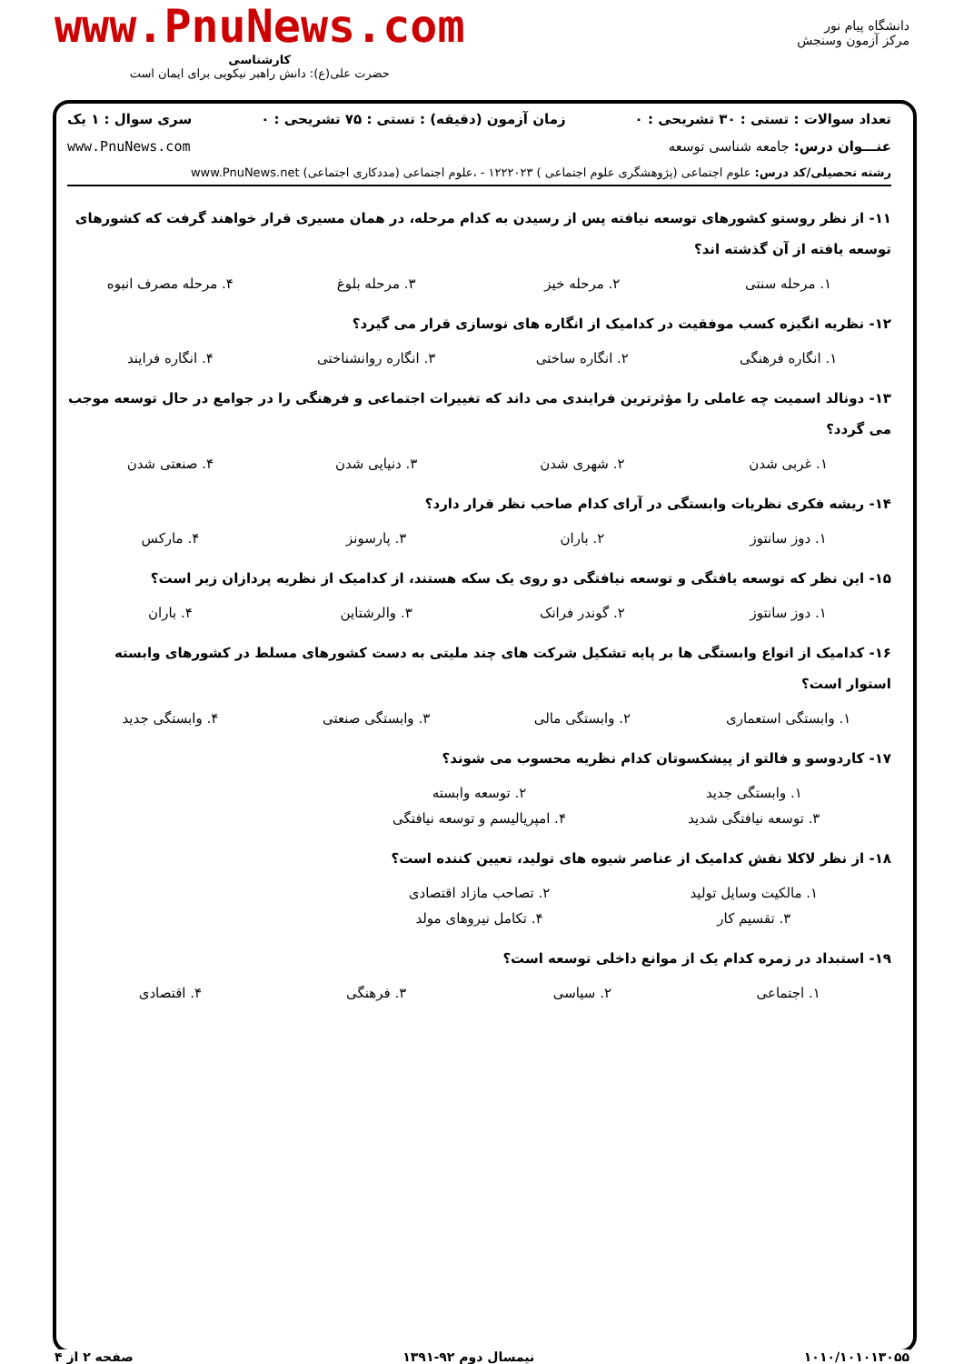دانشگاه پیام نور
مرکز آزمون وسنجش
www.PnuNews.com
کارشناسی
حضرت علی(ع): دانش راهبر نیکویی برای ایمان است
تعداد سوالات : تستی : ۳۰ تشریحی : ۰ زمان آزمون (دقیقه) : تستی : ۷۵ تشریحی : ۰ سری سوال : ۱ یک
عنـــوان درس: جامعه شناسی توسعه www.PnuNews.com
رشته تحصیلی/کد درس: علوم اجتماعی (پژوهشگری علوم اجتماعی ) ۱۲۲۲۰۲۳ - ،علوم اجتماعی (مددکاری اجتماعی) www.PnuNews.net
۱۱- از نظر روستو کشورهای توسعه نیافته پس از رسیدن به کدام مرحله، در همان مسیری قرار خواهند گرفت که کشورهای توسعه یافته از آن گذشته اند؟
۱. مرحله سنتی ۲. مرحله خیز ۳. مرحله بلوغ ۴. مرحله مصرف انبوه
۱۲- نظریه انگیزه کسب موفقیت در کدامیک از انگاره های نوسازی قرار می گیرد؟
۱. انگاره فرهنگی ۲. انگاره ساختی ۳. انگاره روانشناختی ۴. انگاره فرایند
۱۳- دونالد اسمیت چه عاملی را مؤثرترین فرایندی می داند که تغییرات اجتماعی و فرهنگی را در جوامع در حال توسعه موجب می گردد؟
۱. غربی شدن ۲. شهری شدن ۳. دنیایی شدن ۴. صنعتی شدن
۱۴- ریشه فکری نظریات وابستگی در آرای کدام صاحب نظر قرار دارد؟
۱. دوز سانتوز ۲. باران ۳. پارسونز ۴. مارکس
۱۵- این نظر که توسعه یافتگی و توسعه نیافتگی دو روی یک سکه هستند، از کدامیک از نظریه پردازان زیر است؟
۱. دوز سانتوز ۲. گوندر فرانک ۳. والرشتاین ۴. باران
۱۶- کدامیک از انواع وابستگی ها بر پایه تشکیل شرکت های چند ملیتی به دست کشورهای مسلط در کشورهای وابسته استوار است؟
۱. وابستگی استعماری ۲. وابستگی مالی ۳. وابستگی صنعتی ۴. وابستگی جدید
۱۷- کاردوسو و فالتو از پیشکسوتان کدام نظریه محسوب می شوند؟
۱. وابستگی جدید ۲. توسعه وابسته
۳. توسعه نیافتگی شدید ۴. امپریالیسم و توسعه نیافتگی
۱۸- از نظر لاکلا نقش کدامیک از عناصر شیوه های تولید، تعیین کننده است؟
۱. مالکیت وسایل تولید ۲. تصاحب مازاد اقتصادی
۳. تقسیم کار ۴. تکامل نیروهای مولد
۱۹- استبداد در زمره کدام یک از موانع داخلی توسعه است؟
۱. اجتماعی ۲. سیاسی ۳. فرهنگی ۴. اقتصادی
۱۰۱۰/۱۰۱۰۱۳۰۵۵ نیمسال دوم ۹۲-۱۳۹۱ صفحه ۲ از ۴